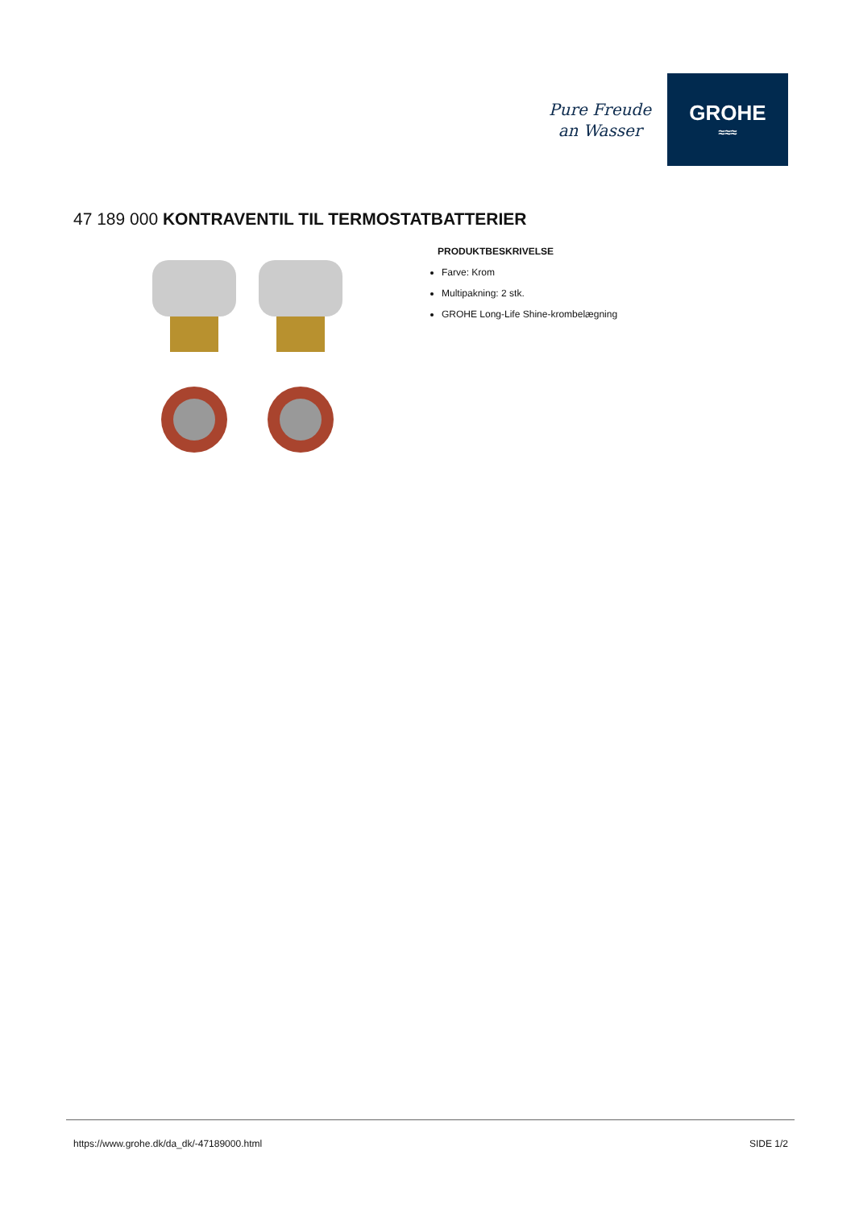Pure Freude
an Wasser
GROHE
≈≈≈
47 189 000 KONTRAVENTIL TIL TERMOSTATBATTERIER
PRODUKTBESKRIVELSE
Farve: Krom
Multipakning: 2 stk.
GROHE Long-Life Shine-krombelægning
https://www.grohe.dk/da_dk/-47189000.html SIDE 1/2